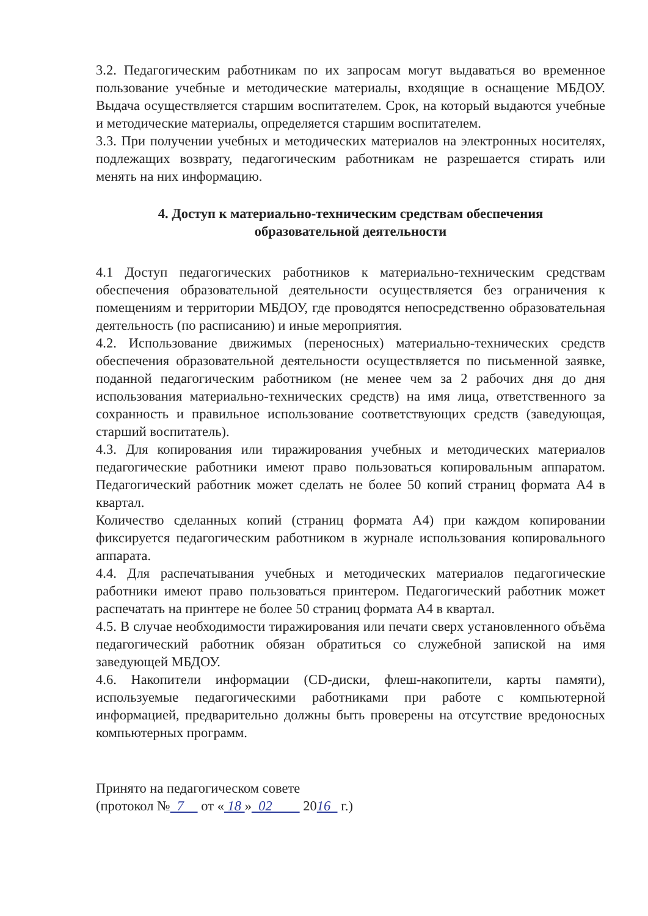3.2. Педагогическим работникам по их запросам могут выдаваться во временное пользование учебные и методические материалы, входящие в оснащение МБДОУ. Выдача осуществляется старшим воспитателем. Срок, на который выдаются учебные и методические материалы, определяется старшим воспитателем.
3.3. При получении учебных и методических материалов на электронных носителях, подлежащих возврату, педагогическим работникам не разрешается стирать или менять на них информацию.
4. Доступ к материально-техническим средствам обеспечения
образовательной деятельности
4.1 Доступ педагогических работников к материально-техническим средствам обеспечения образовательной деятельности осуществляется без ограничения к помещениям и территории МБДОУ, где проводятся непосредственно образовательная деятельность (по расписанию) и иные мероприятия.
4.2. Использование движимых (переносных) материально-технических средств обеспечения образовательной деятельности осуществляется по письменной заявке, поданной педагогическим работником (не менее чем за 2 рабочих дня до дня использования материально-технических средств) на имя лица, ответственного за сохранность и правильное использование соответствующих средств (заведующая, старший воспитатель).
4.3. Для копирования или тиражирования учебных и методических материалов педагогические работники имеют право пользоваться копировальным аппаратом. Педагогический работник может сделать не более 50 копий страниц формата А4 в квартал.
Количество сделанных копий (страниц формата А4) при каждом копировании фиксируется педагогическим работником в журнале использования копировального аппарата.
4.4. Для распечатывания учебных и методических материалов педагогические работники имеют право пользоваться принтером. Педагогический работник может распечатать на принтере не более 50 страниц формата А4 в квартал.
4.5. В случае необходимости тиражирования или печати сверх установленного объёма педагогический работник обязан обратиться со служебной запиской на имя заведующей МБДОУ.
4.6. Накопители информации (CD-диски, флеш-накопители, карты памяти), используемые педагогическими работниками при работе с компьютерной информацией, предварительно должны быть проверены на отсутствие вредоносных компьютерных программ.
Принято на педагогическом совете
(протокол № 7 от « 18 » 02 2016 г.)